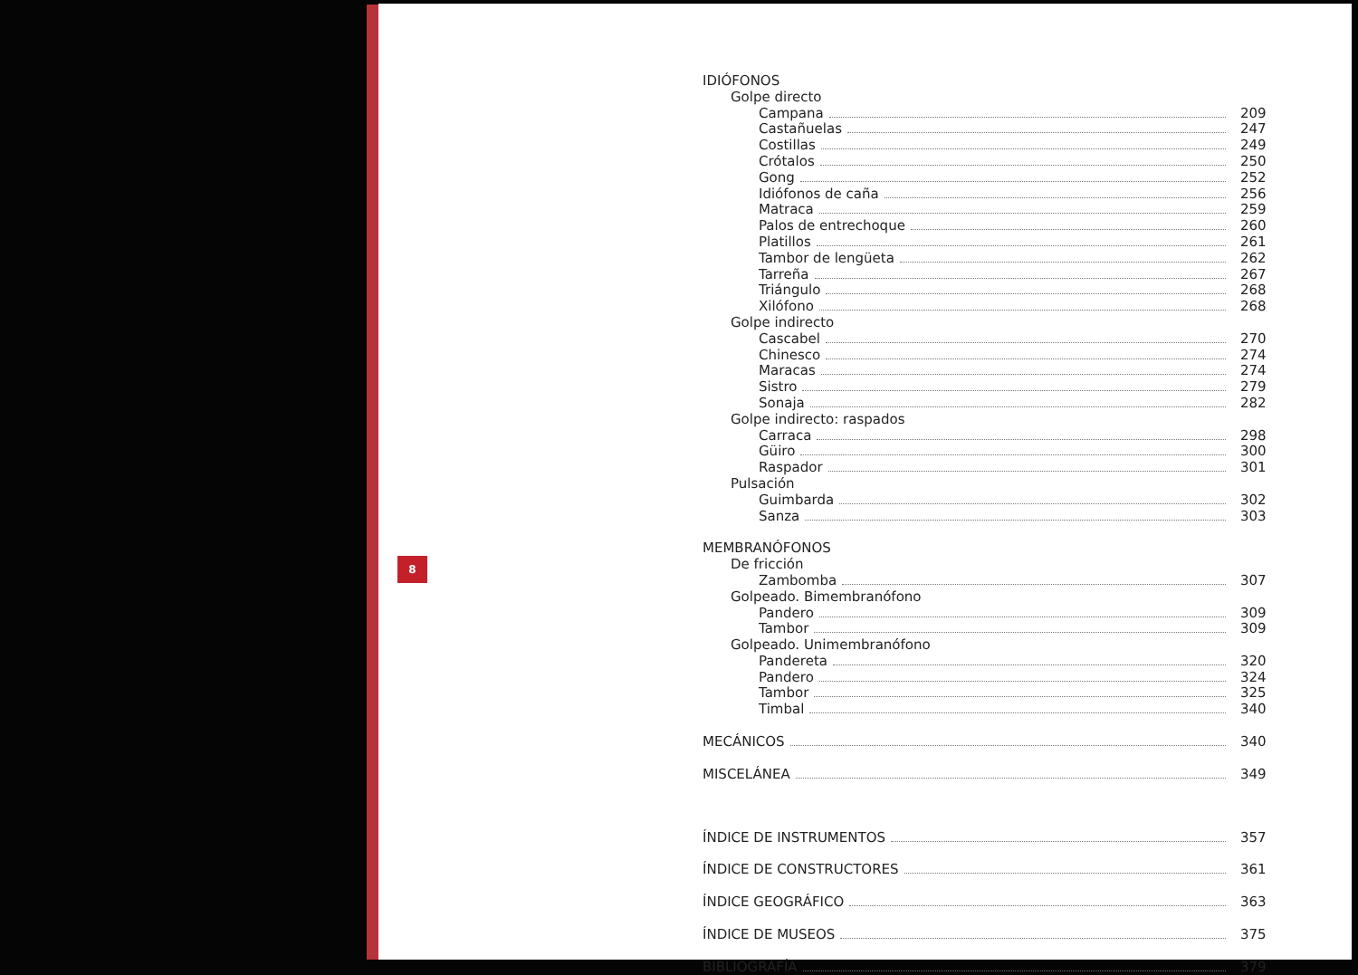8
IDIÓFONOS
Golpe directo
Campana 209
Castañuelas 247
Costillas 249
Crótalos 250
Gong 252
Idiófonos de caña 256
Matraca 259
Palos de entrechoque 260
Platillos 261
Tambor de lengüeta 262
Tarreña 267
Triángulo 268
Xilófono 268
Golpe indirecto
Cascabel 270
Chinesco 274
Maracas 274
Sistro 279
Sonaja 282
Golpe indirecto: raspados
Carraca 298
Güiro 300
Raspador 301
Pulsación
Guimbarda 302
Sanza 303
MEMBRANÓFONOS
De fricción
Zambomba 307
Golpeado. Bimembranófono
Pandero 309
Tambor 309
Golpeado. Unimembranófono
Pandereta 320
Pandero 324
Tambor 325
Timbal 340
MECÁNICOS 340
MISCELÁNEA 349
ÍNDICE DE INSTRUMENTOS 357
ÍNDICE DE CONSTRUCTORES 361
ÍNDICE GEOGRÁFICO 363
ÍNDICE DE MUSEOS 375
BIBLIOGRAFÍA 379